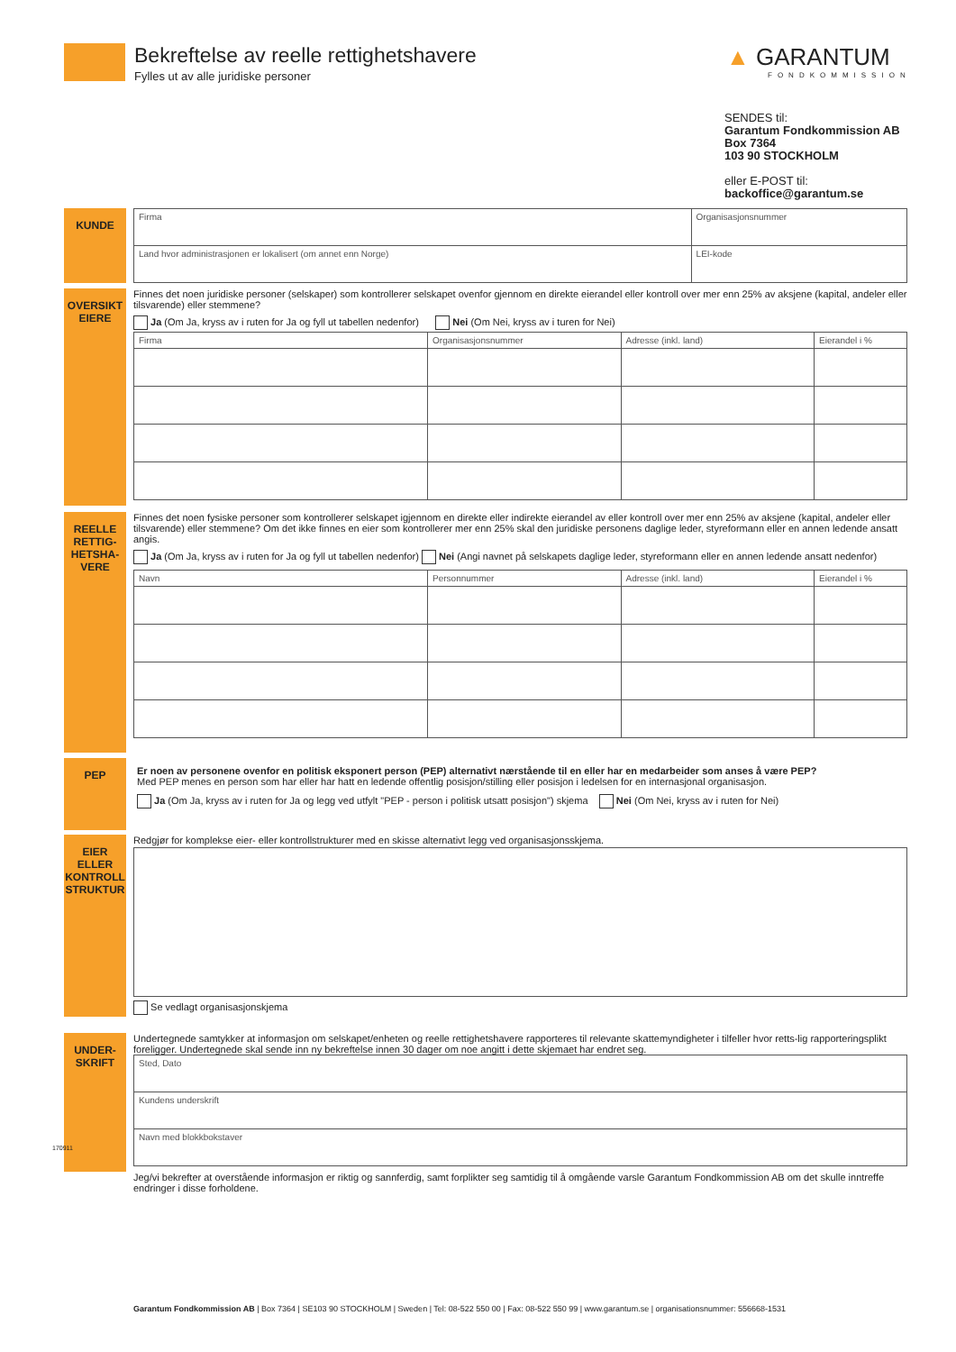Bekreftelse av reelle rettighetshavere
Fylles ut av alle juridiske personer
▲ GARANTUM
FONDKOMMISSION
SENDES til:
Garantum Fondkommission AB
Box 7364
103 90 STOCKHOLM
eller E-POST til:
backoffice@garantum.se
KUNDE
| Firma | Organisasjonsnummer |
| Land hvor administrasjonen er lokalisert (om annet enn Norge) | LEI-kode |
OVERSIKT EIERE
Finnes det noen juridiske personer (selskaper) som kontrollerer selskapet ovenfor gjennom en direkte eierandel eller kontroll over mer enn 25% av aksjene (kapital, andeler eller tilsvarende) eller stemmene?
Ja (Om Ja, kryss av i ruten for Ja og fyll ut tabellen nedenfor) Nei (Om Nei, kryss av i turen for Nei)
| Firma | Organisasjonsnummer | Adresse (inkl. land) | Eierandel i % |
REELLE RETTIG-HETSHA-VERE
Finnes det noen fysiske personer som kontrollerer selskapet igjennom en direkte eller indirekte eierandel av eller kontroll over mer enn 25% av aksjene (kapital, andeler eller tilsvarende) eller stemmene? Om det ikke finnes en eier som kontrollerer mer enn 25% skal den juridiske personens daglige leder, styreformann eller en annen ledende ansatt angis.
Ja (Om Ja, kryss av i ruten for Ja og fyll ut tabellen nedenfor) Nei (Angi navnet på selskapets daglige leder, styreformann eller en annen ledende ansatt nedenfor)
| Navn | Personnummer | Adresse (inkl. land) | Eierandel i % |
PEP
Er noen av personene ovenfor en politisk eksponert person (PEP) alternativt nærstående til en eller har en medarbeider som anses å være PEP?
Med PEP menes en person som har eller har hatt en ledende offentlig posisjon/stilling eller posisjon i ledelsen for en internasjonal organisasjon.
Ja (Om Ja, kryss av i ruten for Ja og legg ved utfylt "PEP - person i politisk utsatt posisjon") skjema Nei (Om Nei, kryss av i ruten for Nei)
EIER ELLER KONTROLL STRUKTUR
Redgjør for komplekse eier- eller kontrollstrukturer med en skisse alternativt legg ved organisasjonsskjema.
Se vedlagt organisasjonskjema
UNDER-SKRIFT
Undertegnede samtykker at informasjon om selskapet/enheten og reelle rettighetshavere rapporteres til relevante skattemyndigheter i tilfeller hvor retts-lig rapporteringsplikt foreligger. Undertegnede skal sende inn ny bekreftelse innen 30 dager om noe angitt i dette skjemaet har endret seg.
| Sted, Dato |
| Kundens underskrift |
| Navn med blokkbokstaver |
Jeg/vi bekrefter at overstående informasjon er riktig og sannferdig, samt forplikter seg samtidig til å omgående varsle Garantum Fondkommission AB om det skulle inntreffe endringer i disse forholdene.
170911
Garantum Fondkommission AB | Box 7364 | SE103 90 STOCKHOLM | Sweden | Tel: 08-522 550 00 | Fax: 08-522 550 99 | www.garantum.se | organisationsnummer: 556668-1531